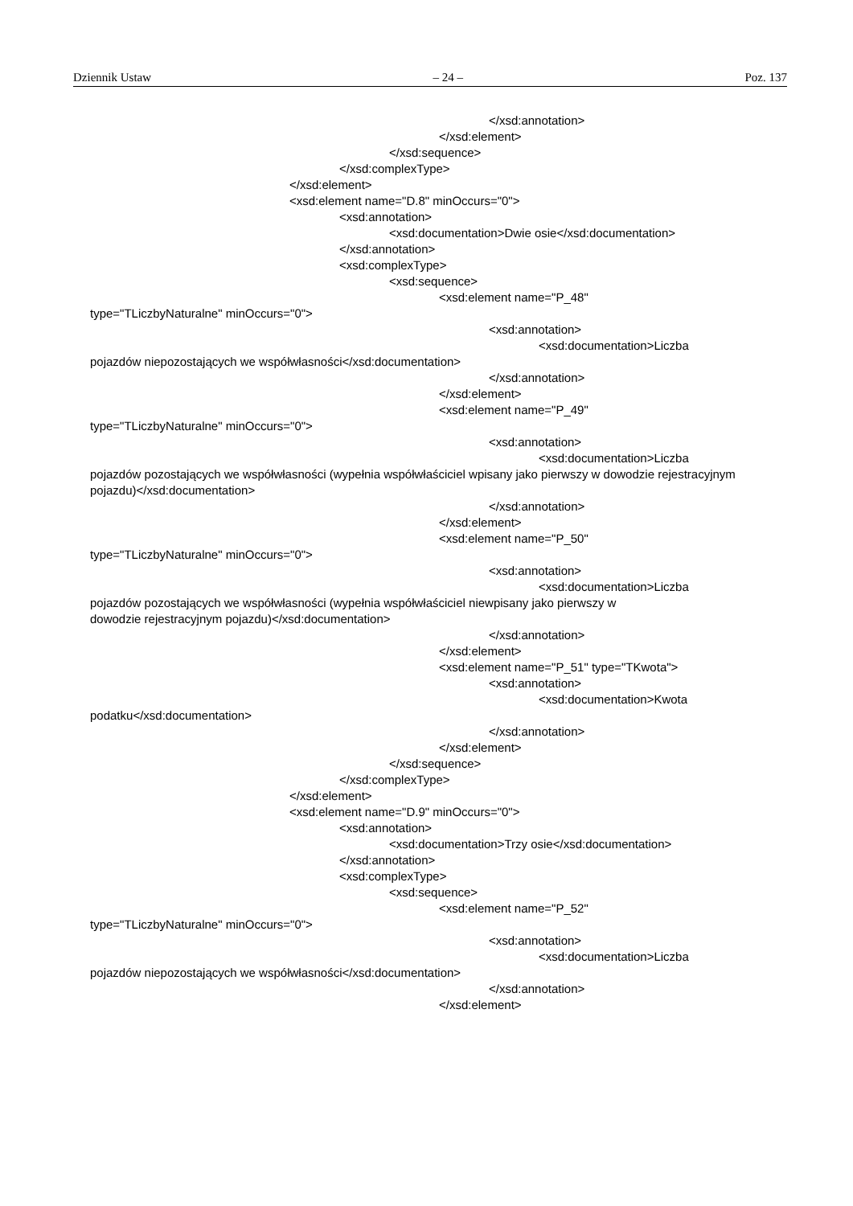Dziennik Ustaw – 24 – Poz. 137
</xsd:annotation>
</xsd:element>
</xsd:sequence>
</xsd:complexType>
</xsd:element>
<xsd:element name="D.8" minOccurs="0">
<xsd:annotation>
<xsd:documentation>Dwie osie</xsd:documentation>
</xsd:annotation>
<xsd:complexType>
<xsd:sequence>
<xsd:element name="P_48"
type="TLiczbyNaturalne" minOccurs="0">
<xsd:annotation>
<xsd:documentation>Liczba
pojazdów niepozostających we współwłasności</xsd:documentation>
</xsd:annotation>
</xsd:element>
<xsd:element name="P_49"
type="TLiczbyNaturalne" minOccurs="0">
<xsd:annotation>
<xsd:documentation>Liczba
pojazdów pozostających we współwłasności (wypełnia współwłaściciel wpisany jako pierwszy w dowodzie rejestracyjnym pojazdu)</xsd:documentation>
</xsd:annotation>
</xsd:element>
<xsd:element name="P_50"
type="TLiczbyNaturalne" minOccurs="0">
<xsd:annotation>
<xsd:documentation>Liczba
pojazdów pozostających we współwłasności (wypełnia współwłaściciel niewpisany jako pierwszy w
dowodzie rejestracyjnym pojazdu)</xsd:documentation>
</xsd:annotation>
</xsd:element>
<xsd:element name="P_51" type="TKwota">
<xsd:annotation>
<xsd:documentation>Kwota
podatku</xsd:documentation>
</xsd:annotation>
</xsd:element>
</xsd:sequence>
</xsd:complexType>
</xsd:element>
<xsd:element name="D.9" minOccurs="0">
<xsd:annotation>
<xsd:documentation>Trzy osie</xsd:documentation>
</xsd:annotation>
<xsd:complexType>
<xsd:sequence>
<xsd:element name="P_52"
type="TLiczbyNaturalne" minOccurs="0">
<xsd:annotation>
<xsd:documentation>Liczba
pojazdów niepozostających we współwłasności</xsd:documentation>
</xsd:annotation>
</xsd:element>